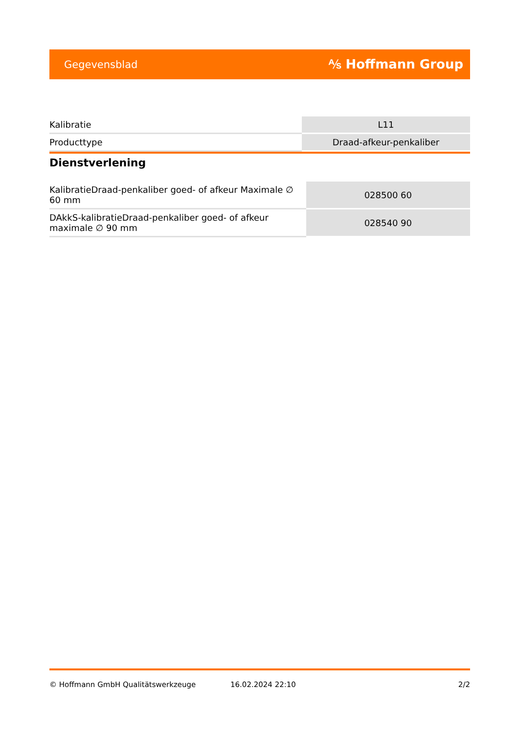Gegevensblad ⅍ Hoffmann Group
| Kalibratie | L11 |
| Producttype | Draad-afkeur-penkaliber |
Dienstverlening
| KalibratieDraad-penkaliber goed- of afkeur Maximale ∅ 60 mm | 028500 60 |
| DAkkS-kalibratieDraad-penkaliber goed- of afkeur maximale ∅ 90 mm | 028540 90 |
© Hoffmann GmbH Qualitätswerkzeuge 16.02.2024 22:10 2/2